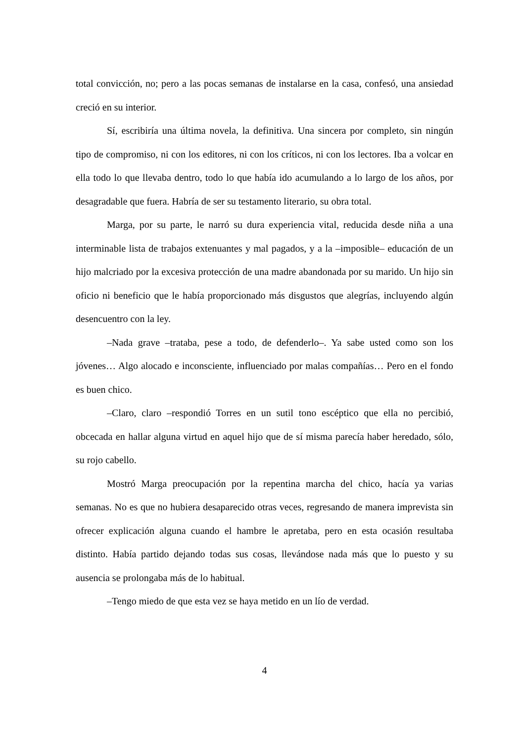total convicción, no; pero a las pocas semanas de instalarse en la casa, confesó, una ansiedad creció en su interior.
Sí, escribiría una última novela, la definitiva. Una sincera por completo, sin ningún tipo de compromiso, ni con los editores, ni con los críticos, ni con los lectores. Iba a volcar en ella todo lo que llevaba dentro, todo lo que había ido acumulando a lo largo de los años, por desagradable que fuera. Habría de ser su testamento literario, su obra total.
Marga, por su parte, le narró su dura experiencia vital, reducida desde niña a una interminable lista de trabajos extenuantes y mal pagados, y a la –imposible– educación de un hijo malcriado por la excesiva protección de una madre abandonada por su marido. Un hijo sin oficio ni beneficio que le había proporcionado más disgustos que alegrías, incluyendo algún desencuentro con la ley.
–Nada grave –trataba, pese a todo, de defenderlo–. Ya sabe usted como son los jóvenes… Algo alocado e inconsciente, influenciado por malas compañías… Pero en el fondo es buen chico.
–Claro, claro –respondió Torres en un sutil tono escéptico que ella no percibió, obcecada en hallar alguna virtud en aquel hijo que de sí misma parecía haber heredado, sólo, su rojo cabello.
Mostró Marga preocupación por la repentina marcha del chico, hacía ya varias semanas. No es que no hubiera desaparecido otras veces, regresando de manera imprevista sin ofrecer explicación alguna cuando el hambre le apretaba, pero en esta ocasión resultaba distinto. Había partido dejando todas sus cosas, llevándose nada más que lo puesto y su ausencia se prolongaba más de lo habitual.
–Tengo miedo de que esta vez se haya metido en un lío de verdad.
4